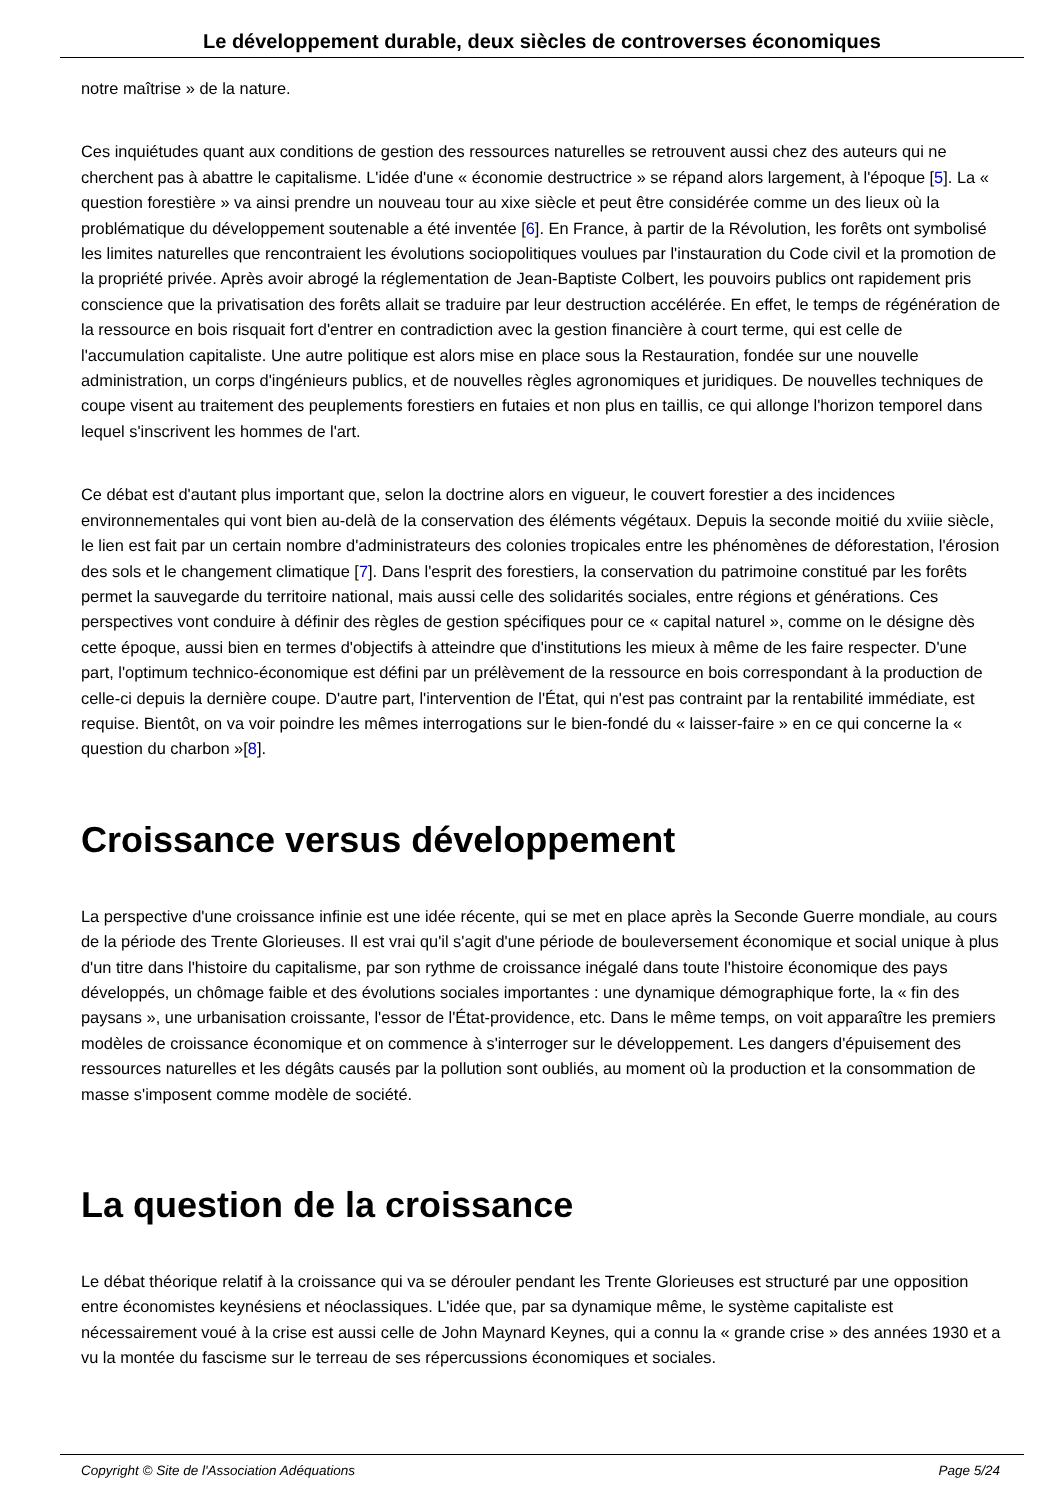Le développement durable, deux siècles de controverses économiques
notre maîtrise » de la nature.
Ces inquiétudes quant aux conditions de gestion des ressources naturelles se retrouvent aussi chez des auteurs qui ne cherchent pas à abattre le capitalisme. L'idée d'une « économie destructrice » se répand alors largement, à l'époque [5]. La « question forestière » va ainsi prendre un nouveau tour au xixe siècle et peut être considérée comme un des lieux où la problématique du développement soutenable a été inventée [6]. En France, à partir de la Révolution, les forêts ont symbolisé les limites naturelles que rencontraient les évolutions sociopolitiques voulues par l'instauration du Code civil et la promotion de la propriété privée. Après avoir abrogé la réglementation de Jean-Baptiste Colbert, les pouvoirs publics ont rapidement pris conscience que la privatisation des forêts allait se traduire par leur destruction accélérée. En effet, le temps de régénération de la ressource en bois risquait fort d'entrer en contradiction avec la gestion financière à court terme, qui est celle de l'accumulation capitaliste. Une autre politique est alors mise en place sous la Restauration, fondée sur une nouvelle administration, un corps d'ingénieurs publics, et de nouvelles règles agronomiques et juridiques. De nouvelles techniques de coupe visent au traitement des peuplements forestiers en futaies et non plus en taillis, ce qui allonge l'horizon temporel dans lequel s'inscrivent les hommes de l'art.
Ce débat est d'autant plus important que, selon la doctrine alors en vigueur, le couvert forestier a des incidences environnementales qui vont bien au-delà de la conservation des éléments végétaux. Depuis la seconde moitié du xviiie siècle, le lien est fait par un certain nombre d'administrateurs des colonies tropicales entre les phénomènes de déforestation, l'érosion des sols et le changement climatique [7]. Dans l'esprit des forestiers, la conservation du patrimoine constitué par les forêts permet la sauvegarde du territoire national, mais aussi celle des solidarités sociales, entre régions et générations. Ces perspectives vont conduire à définir des règles de gestion spécifiques pour ce « capital naturel », comme on le désigne dès cette époque, aussi bien en termes d'objectifs à atteindre que d'institutions les mieux à même de les faire respecter. D'une part, l'optimum technico-économique est défini par un prélèvement de la ressource en bois correspondant à la production de celle-ci depuis la dernière coupe. D'autre part, l'intervention de l'État, qui n'est pas contraint par la rentabilité immédiate, est requise. Bientôt, on va voir poindre les mêmes interrogations sur le bien-fondé du « laisser-faire » en ce qui concerne la « question du charbon »[8].
Croissance versus développement
La perspective d'une croissance infinie est une idée récente, qui se met en place après la Seconde Guerre mondiale, au cours de la période des Trente Glorieuses. Il est vrai qu'il s'agit d'une période de bouleversement économique et social unique à plus d'un titre dans l'histoire du capitalisme, par son rythme de croissance inégalé dans toute l'histoire économique des pays développés, un chômage faible et des évolutions sociales importantes : une dynamique démographique forte, la « fin des paysans », une urbanisation croissante, l'essor de l'État-providence, etc. Dans le même temps, on voit apparaître les premiers modèles de croissance économique et on commence à s'interroger sur le développement. Les dangers d'épuisement des ressources naturelles et les dégâts causés par la pollution sont oubliés, au moment où la production et la consommation de masse s'imposent comme modèle de société.
La question de la croissance
Le débat théorique relatif à la croissance qui va se dérouler pendant les Trente Glorieuses est structuré par une opposition entre économistes keynésiens et néoclassiques. L'idée que, par sa dynamique même, le système capitaliste est nécessairement voué à la crise est aussi celle de John Maynard Keynes, qui a connu la « grande crise » des années 1930 et a vu la montée du fascisme sur le terreau de ses répercussions économiques et sociales.
Copyright © Site de l'Association Adéquations Page 5/24